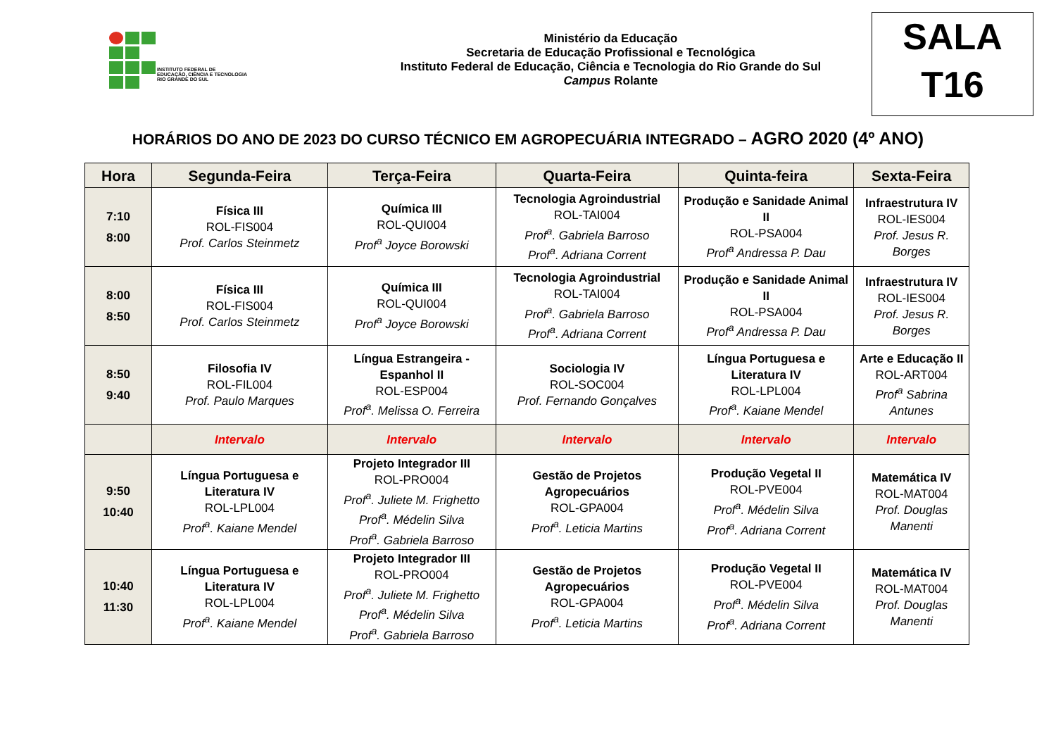INSTITUTO FEDERAL DE
EDUCAÇÃO, CIÊNCIA E TECNOLOGIA
RIO GRANDE DO SUL
Ministério da Educação
Secretaria de Educação Profissional e Tecnológica
Instituto Federal de Educação, Ciência e Tecnologia do Rio Grande do Sul
Campus Rolante
SALA
T16
HORÁRIOS DO ANO DE 2023 DO CURSO TÉCNICO EM AGROPECUÁRIA INTEGRADO – AGRO 2020 (4º ANO)
| Hora | Segunda-Feira | Terça-Feira | Quarta-Feira | Quinta-feira | Sexta-Feira |
| --- | --- | --- | --- | --- | --- |
| 7:10 8:00 | Física III ROL-FIS004 Prof. Carlos Steinmetz | Química III ROL-QUI004 Prof<sup>a</sup> Joyce Borowski | Tecnologia Agroindustrial ROL-TAI004 Prof<sup>a</sup>. Gabriela Barroso Prof<sup>a</sup>. Adriana Corrent | Produção e Sanidade Animal II ROL-PSA004 Prof<sup>a</sup> Andressa P. Dau | Infraestrutura IV ROL-IES004 Prof. Jesus R. Borges |
| 8:00 8:50 | Física III ROL-FIS004 Prof. Carlos Steinmetz | Química III ROL-QUI004 Prof<sup>a</sup> Joyce Borowski | Tecnologia Agroindustrial ROL-TAI004 Prof<sup>a</sup>. Gabriela Barroso Prof<sup>a</sup>. Adriana Corrent | Produção e Sanidade Animal II ROL-PSA004 Prof<sup>a</sup> Andressa P. Dau | Infraestrutura IV ROL-IES004 Prof. Jesus R. Borges |
| 8:50 9:40 | Filosofia IV ROL-FIL004 Prof. Paulo Marques | Língua Estrangeira - Espanhol II ROL-ESP004 Prof<sup>a</sup>. Melissa O. Ferreira | Sociologia IV ROL-SOC004 Prof. Fernando Gonçalves | Língua Portuguesa e Literatura IV ROL-LPL004 Prof<sup>a</sup>. Kaiane Mendel | Arte e Educação II ROL-ART004 Prof<sup>a</sup> Sabrina Antunes |
| | Intervalo | Intervalo | Intervalo | Intervalo | Intervalo |
| 9:50 10:40 | Língua Portuguesa e Literatura IV ROL-LPL004 Prof<sup>a</sup>. Kaiane Mendel | Projeto Integrador III ROL-PRO004 Prof<sup>a</sup>. Juliete M. Frighetto Prof<sup>a</sup>. Médelin Silva Prof<sup>a</sup>. Gabriela Barroso | Gestão de Projetos Agropecuários ROL-GPA004 Prof<sup>a</sup>. Leticia Martins | Produção Vegetal II ROL-PVE004 Prof<sup>a</sup>. Médelin Silva Prof<sup>a</sup>. Adriana Corrent | Matemática IV ROL-MAT004 Prof. Douglas Manenti |
| 10:40 11:30 | Língua Portuguesa e Literatura IV ROL-LPL004 Prof<sup>a</sup>. Kaiane Mendel | Projeto Integrador III ROL-PRO004 Prof<sup>a</sup>. Juliete M. Frighetto Prof<sup>a</sup>. Médelin Silva Prof<sup>a</sup>. Gabriela Barroso | Gestão de Projetos Agropecuários ROL-GPA004 Prof<sup>a</sup>. Leticia Martins | Produção Vegetal II ROL-PVE004 Prof<sup>a</sup>. Médelin Silva Prof<sup>a</sup>. Adriana Corrent | Matemática IV ROL-MAT004 Prof. Douglas Manenti |